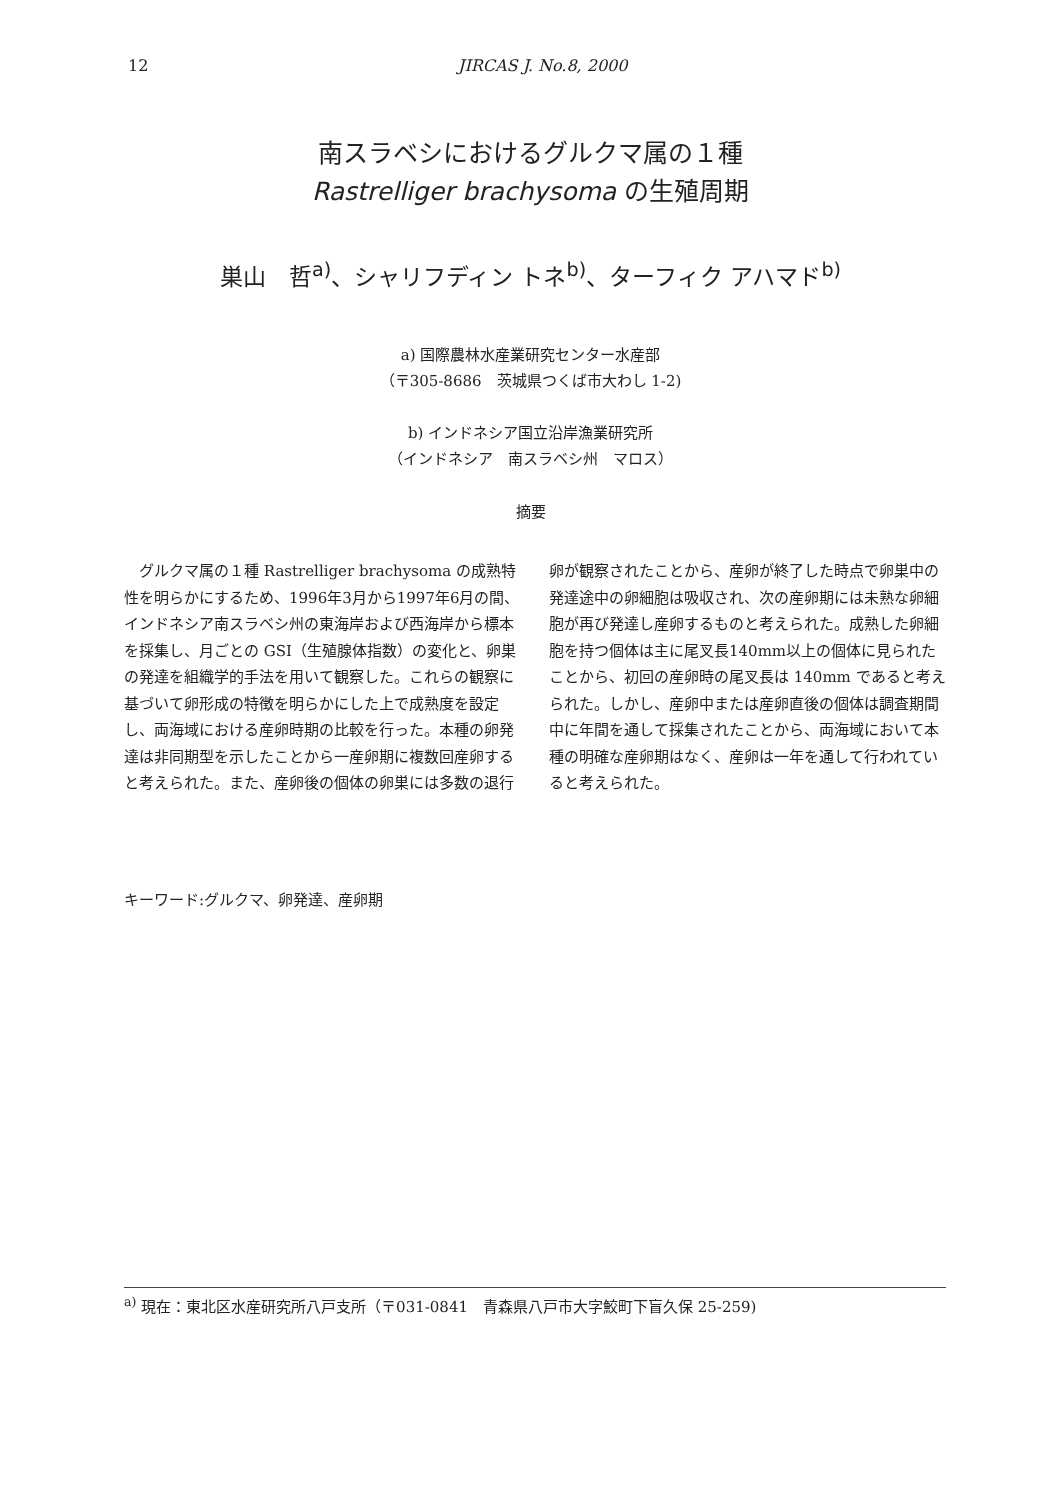12 JIRCAS J. No.8, 2000
南スラベシにおけるグルクマ属の１種
Rastrelliger brachysoma の生殖周期
巣山　哲<sup>a)</sup>、シャリフディン トネ<sup>b)</sup>、ターフィク アハマド<sup>b)</sup>
a) 国際農林水産業研究センター水産部
（〒305-8686　茨城県つくば市大わし 1-2)
b) インドネシア国立沿岸漁業研究所
（インドネシア　南スラベシ州　マロス）
摘要
グルクマ属の１種 Rastrelliger brachysoma の成熟特性を明らかにするため、1996年3月から1997年6月の間、インドネシア南スラベシ州の東海岸および西海岸から標本を採集し、月ごとの GSI（生殖腺体指数）の変化と、卵巣の発達を組織学的手法を用いて観察した。これらの観察に基づいて卵形成の特徴を明らかにした上で成熟度を設定し、両海域における産卵時期の比較を行った。本種の卵発達は非同期型を示したことから一産卵期に複数回産卵すると考えられた。また、産卵後の個体の卵巣には多数の退行卵が観察されたことから、産卵が終了した時点で卵巣中の発達途中の卵細胞は吸収され、次の産卵期には未熟な卵細胞が再び発達し産卵するものと考えられた。成熟した卵細胞を持つ個体は主に尾叉長140mm以上の個体に見られたことから、初回の産卵時の尾叉長は 140mm であると考えられた。しかし、産卵中または産卵直後の個体は調査期間中に年間を通して採集されたことから、両海域において本種の明確な産卵期はなく、産卵は一年を通して行われていると考えられた。
キーワード:グルクマ、卵発達、産卵期
<sup>a)</sup> 現在：東北区水産研究所八戸支所（〒031-0841　青森県八戸市大字鮫町下盲久保 25-259)